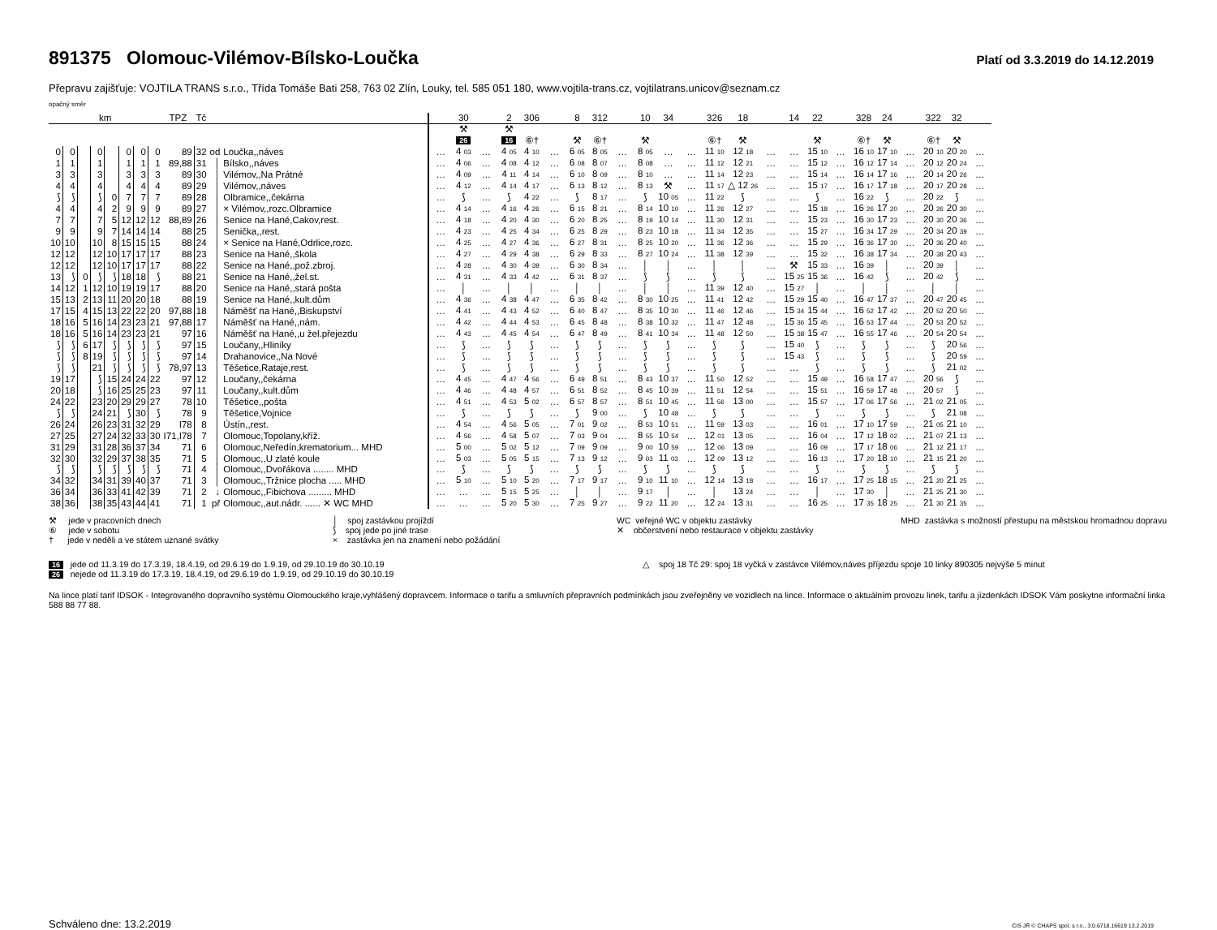891375 Olomouc-Vilémov-Bílsko-Loučka
Platí od 3.3.2019 do 14.12.2019
Přepravu zajišťuje: VOJTILA TRANS s.r.o., Třída Tomáše Bati 258, 763 02 Zlín, Louky, tel. 585 051 180, www.vojtila-trans.cz, vojtilatrans.unicov@seznam.cz
opačný směr
| km | | | | | | | | TPZ | Tč | | | | 30 | | 2 | 306 | | 8 | 312 | | 10 | 34 | | 326 | 18 | | 14 | 22 | | 328 | 24 | | 322 | 32 | |
| --- | --- | --- | --- | --- | --- | --- | --- | --- | --- | --- | --- | --- | --- | --- | --- | --- | --- | --- | --- | --- | --- | --- | --- | --- | --- | --- | --- | --- | --- | --- | --- | --- | --- | --- | --- |
| | | | | | | | | | | | | | ⚒ 26 | | ⚒ 16 | ⑥† | | ⚒ | ⑥† | | ⚒ | | | ⑥† | ⚒ | | | ⚒ | | ⑥† | ⚒ | | ⑥† | ⚒ | |
| 0 | 0 | | 0 | | 0 | 0 | 0 | 89 | 32 | od | Loučka,,náves | … | 4 03 | … | 4 05 | 4 10 | … | 6 05 | 8 05 | … | 8 05 | … | … | 11 10 | 12 18 | … | … | 15 10 | … | 16 10 | 17 10 | … | 20 10 | 20 20 | … |
| 1 | 1 | | 1 | | 1 | 1 | 1 | 89,88 | 31 | │ | Bílsko,,náves | … | 4 06 | … | 4 08 | 4 12 | … | 6 08 | 8 07 | … | 8 08 | … | … | 11 12 | 12 21 | … | … | 15 12 | … | 16 12 | 17 14 | … | 20 12 | 20 24 | … |
| 3 | 3 | | 3 | | 3 | 3 | 3 | 89 | 30 | │ | Vilémov,,Na Prátné | … | 4 09 | … | 4 11 | 4 14 | … | 6 10 | 8 09 | … | 8 10 | … | … | 11 14 | 12 23 | … | … | 15 14 | … | 16 14 | 17 16 | … | 20 14 | 20 26 | … |
| 4 | 4 | | 4 | | 4 | 4 | 4 | 89 | 29 | │ | Vilémov,,náves | … | 4 12 | … | 4 14 | 4 17 | … | 6 13 | 8 12 | … | 8 13 | ⚒ | … | 11 17 | △ 12 26 | … | … | 15 17 | … | 16 17 | 17 18 | … | 20 17 | 20 28 | … |
| ⟆ | ⟆ | | ⟆ | 0 | 7 | 7 | 7 | 89 | 28 | │ | Olbramice,,čekárna | … | ⟆ | … | ⟆ | 4 22 | … | ⟆ | 8 17 | … | ⟆ | 10 05 | … | 11 22 | ⟆ | … | … | ⟆ | … | 16 22 | ⟆ | … | 20 22 | ⟆ | … |
| 4 | 4 | | 4 | 2 | 9 | 9 | 9 | 89 | 27 | │ | × Vilémov,,rozc.Olbramice | … | 4 14 | … | 4 16 | 4 26 | … | 6 15 | 8 21 | … | 8 14 | 10 10 | … | 11 26 | 12 27 | … | … | 15 18 | … | 16 26 | 17 20 | … | 20 26 | 20 30 | … |
| 7 | 7 | | 7 | 5 | 12 | 12 | 12 | 88,89 | 26 | │ | Senice na Hané,Cakov,rest. | … | 4 18 | … | 4 20 | 4 30 | … | 6 20 | 8 25 | … | 8 19 | 10 14 | … | 11 30 | 12 31 | … | … | 15 23 | … | 16 30 | 17 23 | … | 20 30 | 20 36 | … |
| 9 | 9 | | 9 | 7 | 14 | 14 | 14 | 88 | 25 | │ | Senička,,rest. | … | 4 23 | … | 4 25 | 4 34 | … | 6 25 | 8 29 | … | 8 23 | 10 18 | … | 11 34 | 12 35 | … | … | 15 27 | … | 16 34 | 17 29 | … | 20 34 | 20 39 | … |
| 10 | 10 | | 10 | 8 | 15 | 15 | 15 | 88 | 24 | │ | × Senice na Hané,Odrlice,rozc. | … | 4 25 | … | 4 27 | 4 36 | … | 6 27 | 8 31 | … | 8 25 | 10 20 | … | 11 36 | 12 36 | … | … | 15 29 | … | 16 36 | 17 30 | … | 20 36 | 20 40 | … |
| 12 | 12 | | 12 | 10 | 17 | 17 | 17 | 88 | 23 | │ | Senice na Hané,,škola | … | 4 27 | … | 4 29 | 4 38 | … | 6 29 | 8 33 | … | 8 27 | 10 24 | … | 11 38 | 12 39 | … | … | 15 32 | … | 16 38 | 17 34 | … | 20 38 | 20 43 | … |
| 12 | 12 | | 12 | 10 | 17 | 17 | 17 | 88 | 22 | │ | Senice na Hané,,pož.zbroj. | … | 4 28 | … | 4 30 | 4 39 | … | 6 30 | 8 34 | … | │ | │ | … | │ | │ | … | ⚒ | 15 33 | … | 16 39 | │ | … | 20 39 | │ | … |
| 13 | ⟆ | 0 | ⟆ | ⟆ | 18 | 18 | ⟆ | 88 | 21 | │ | Senice na Hané,,žel.st. | … | 4 31 | … | 4 33 | 4 42 | … | 6 31 | 8 37 | … | ⟆ | ⟆ | … | ⟆ | ⟆ | … | 15 25 | 15 36 | … | 16 42 | ⟆ | … | 20 42 | ⟆ | … |
| 14 | 12 | 1 | 12 | 10 | 19 | 19 | 17 | 88 | 20 | │ | Senice na Hané,,stará pošta | … | │ | … | │ | │ | … | │ | │ | … | │ | │ | … | 11 39 | 12 40 | … | 15 27 | │ | … | │ | │ | … | │ | │ | … |
| 15 | 13 | 2 | 13 | 11 | 20 | 20 | 18 | 88 | 19 | │ | Senice na Hané,,kult.dům | … | 4 36 | … | 4 38 | 4 47 | … | 6 35 | 8 42 | … | 8 30 | 10 25 | … | 11 41 | 12 42 | … | 15 29 | 15 40 | … | 16 47 | 17 37 | … | 20 47 | 20 45 | … |
| 17 | 15 | 4 | 15 | 13 | 22 | 22 | 20 | 97,88 | 18 | │ | Náměšť na Hané,,Biskupství | … | 4 41 | … | 4 43 | 4 52 | … | 6 40 | 8 47 | … | 8 35 | 10 30 | … | 11 46 | 12 46 | … | 15 34 | 15 44 | … | 16 52 | 17 42 | … | 20 52 | 20 50 | … |
| 18 | 16 | 5 | 16 | 14 | 23 | 23 | 21 | 97,88 | 17 | │ | Náměšť na Hané,,nám. | … | 4 42 | … | 4 44 | 4 53 | … | 6 45 | 8 48 | … | 8 38 | 10 32 | … | 11 47 | 12 48 | … | 15 36 | 15 45 | … | 16 53 | 17 44 | … | 20 53 | 20 52 | … |
| 18 | 16 | 5 | 16 | 14 | 23 | 23 | 21 | 97 | 16 | │ | Náměšť na Hané,,u žel.přejezdu | … | 4 43 | … | 4 45 | 4 54 | … | 6 47 | 8 49 | … | 8 41 | 10 34 | … | 11 48 | 12 50 | … | 15 38 | 15 47 | … | 16 55 | 17 46 | … | 20 54 | 20 54 | … |
| ⟆ | ⟆ | 6 | 17 | ⟆ | ⟆ | ⟆ | ⟆ | 97 | 15 | │ | Loučany,,Hliníky | … | ⟆ | … | ⟆ | ⟆ | … | ⟆ | ⟆ | … | ⟆ | ⟆ | … | ⟆ | ⟆ | … | 15 40 | ⟆ | … | ⟆ | ⟆ | … | ⟆ | 20 56 | … |
| ⟆ | ⟆ | 8 | 19 | ⟆ | ⟆ | ⟆ | ⟆ | 97 | 14 | │ | Drahanovice,,Na Nové | … | ⟆ | … | ⟆ | ⟆ | … | ⟆ | ⟆ | … | ⟆ | ⟆ | … | ⟆ | ⟆ | … | 15 43 | ⟆ | … | ⟆ | ⟆ | … | ⟆ | 20 59 | … |
| ⟆ | ⟆ | | 21 | ⟆ | ⟆ | ⟆ | ⟆ | 78,97 | 13 | │ | Těšetice,Rataje,rest. | … | ⟆ | … | ⟆ | ⟆ | … | ⟆ | ⟆ | … | ⟆ | ⟆ | … | ⟆ | ⟆ | … | … | ⟆ | … | ⟆ | ⟆ | … | ⟆ | 21 02 | … |
| 19 | 17 | | ⟆ | 15 | 24 | 24 | 22 | 97 | 12 | │ | Loučany,,čekárna | … | 4 45 | … | 4 47 | 4 56 | … | 6 49 | 8 51 | … | 8 43 | 10 37 | … | 11 50 | 12 52 | … | … | 15 49 | … | 16 58 | 17 47 | … | 20 56 | ⟆ | … |
| 20 | 18 | | ⟆ | 16 | 25 | 25 | 23 | 97 | 11 | │ | Loučany,,kult.dům | … | 4 46 | … | 4 48 | 4 57 | … | 6 51 | 8 52 | … | 8 45 | 10 39 | … | 11 51 | 12 54 | … | … | 15 51 | … | 16 59 | 17 48 | … | 20 57 | ⟆ | … |
| 24 | 22 | | 23 | 20 | 29 | 29 | 27 | 78 | 10 | │ | Těšetice,,pošta | … | 4 51 | … | 4 53 | 5 02 | … | 6 57 | 8 57 | … | 8 51 | 10 45 | … | 11 56 | 13 00 | … | … | 15 57 | … | 17 06 | 17 56 | … | 21 02 | 21 05 | … |
| ⟆ | ⟆ | | 24 | 21 | ⟆ | 30 | ⟆ | 78 | 9 | │ | Těšetice,Vojnice | … | ⟆ | … | ⟆ | ⟆ | … | ⟆ | 9 00 | … | ⟆ | 10 48 | … | ⟆ | ⟆ | … | … | ⟆ | … | ⟆ | ⟆ | … | ⟆ | 21 08 | … |
| 26 | 24 | | 26 | 23 | 31 | 32 | 29 | I78 | 8 | │ | Ústín,,rest. | … | 4 54 | … | 4 56 | 5 05 | … | 7 01 | 9 02 | … | 8 53 | 10 51 | … | 11 59 | 13 03 | … | … | 16 01 | … | 17 10 | 17 59 | … | 21 05 | 21 10 | … |
| 27 | 25 | | 27 | 24 | 32 | 33 | 30 | I71,I78 | 7 | │ | Olomouc,Topolany,kříž. | … | 4 56 | … | 4 58 | 5 07 | … | 7 03 | 9 04 | … | 8 55 | 10 54 | … | 12 01 | 13 05 | … | … | 16 04 | … | 17 12 | 18 02 | … | 21 07 | 21 13 | … |
| 31 | 29 | | 31 | 28 | 36 | 37 | 34 | 71 | 6 | │ | Olomouc,Neředín,krematorium... MHD | … | 5 00 | … | 5 02 | 5 12 | … | 7 09 | 9 09 | … | 9 00 | 10 59 | … | 12 06 | 13 09 | … | … | 16 09 | … | 17 17 | 18 06 | … | 21 12 | 21 17 | … |
| 32 | 30 | | 32 | 29 | 37 | 38 | 35 | 71 | 5 | │ | Olomouc,,U zlaté koule | … | 5 03 | … | 5 05 | 5 15 | … | 7 13 | 9 12 | … | 9 03 | 11 03 | … | 12 09 | 13 12 | … | … | 16 13 | … | 17 20 | 18 10 | … | 21 15 | 21 20 | … |
| ⟆ | ⟆ | | ⟆ | ⟆ | ⟆ | ⟆ | ⟆ | 71 | 4 | │ | Olomouc,,Dvořákova ........ MHD | … | ⟆ | … | ⟆ | ⟆ | … | ⟆ | ⟆ | … | ⟆ | ⟆ | … | ⟆ | ⟆ | … | … | ⟆ | … | ⟆ | ⟆ | … | ⟆ | ⟆ | … |
| 34 | 32 | | 34 | 31 | 39 | 40 | 37 | 71 | 3 | │ | Olomouc,,Tržnice plocha ..... MHD | … | 5 10 | … | 5 10 | 5 20 | … | 7 17 | 9 17 | … | 9 10 | 11 10 | … | 12 14 | 13 18 | … | … | 16 17 | … | 17 25 | 18 15 | … | 21 20 | 21 25 | … |
| 36 | 34 | | 36 | 33 | 41 | 42 | 39 | 71 | 2 | ↓ | Olomouc,,Fibichova ......... MHD | … | … | … | 5 15 | 5 25 | … | │ | │ | … | 9 17 | │ | … | │ | 13 24 | … | … | │ | … | 17 30 | │ | … | 21 25 | 21 30 | … |
| 38 | 36 | | 38 | 35 | 43 | 44 | 41 | 71 | 1 | př | Olomouc,,aut.nádr. ...... ✕ WC MHD | … | … | … | 5 20 | 5 30 | … | 7 25 | 9 27 | … | 9 22 | 11 20 | … | 12 24 | 13 31 | … | … | 16 25 | … | 17 35 | 18 25 | … | 21 30 | 21 35 | … |
⚒ jede v pracovních dnech
⑥ jede v sobotu
† jede v neděli a ve státem uznané svátky
│ spoj zastávkou projíždí
⟆ spoj jede po jiné trase
× zastávka jen na znamení nebo požádání
WC veřejné WC v objektu zastávky
✕ občerstvení nebo restaurace v objektu zastávky
MHD zastávka s možností přestupu na městskou hromadnou dopravu
16 jede od 11.3.19 do 17.3.19, 18.4.19, od 29.6.19 do 1.9.19, od 29.10.19 do 30.10.19
26 nejede od 11.3.19 do 17.3.19, 18.4.19, od 29.6.19 do 1.9.19, od 29.10.19 do 30.10.19
△ spoj 18 Tč 29: spoj 18 vyčká v zastávce Vilémov,náves příjezdu spoje 10 linky 890305 nejvýše 5 minut
Na lince platí tarif IDSOK - Integrovaného dopravního systému Olomouckého kraje,vyhlášený dopravcem. Informace o tarifu a smluvních přepravních podmínkách jsou zveřejněny ve vozidlech na lince. Informace o aktuálním provozu linek, tarifu a jízdenkách IDSOK Vám poskytne informační linka 588 88 77 88.
Schváleno dne: 13.2.2019
CIS JŘ © CHAPS spol. s r.o., 3.0.6718.16619 13.2.2019